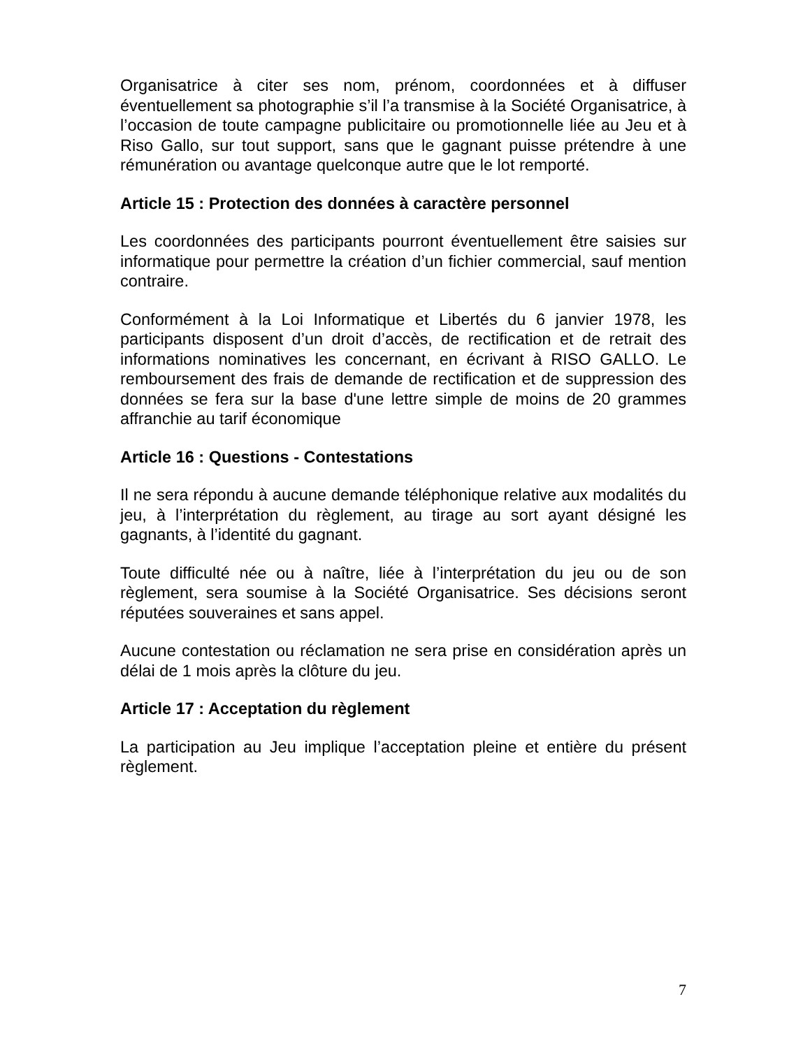Organisatrice à citer ses nom, prénom, coordonnées et à diffuser éventuellement sa photographie s’il l’a transmise à la Société Organisatrice, à l’occasion de toute campagne publicitaire ou promotionnelle liée au Jeu et à Riso Gallo, sur tout support, sans que le gagnant puisse prétendre à une rémunération ou avantage quelconque autre que le lot remporté.
Article 15 : Protection des données à caractère personnel
Les coordonnées des participants pourront éventuellement être saisies sur informatique pour permettre la création d’un fichier commercial, sauf mention contraire.
Conformément à la Loi Informatique et Libertés du 6 janvier 1978, les participants disposent d’un droit d’accès, de rectification et de retrait des informations nominatives les concernant, en écrivant à RISO GALLO. Le remboursement des frais de demande de rectification et de suppression des données se fera sur la base d'une lettre simple de moins de 20 grammes affranchie au tarif économique
Article 16 : Questions - Contestations
Il ne sera répondu à aucune demande téléphonique relative aux modalités du jeu, à l’interprétation du règlement, au tirage au sort ayant désigné les gagnants, à l’identité du gagnant.
Toute difficulté née ou à naître, liée à l’interprétation du jeu ou de son règlement, sera soumise à la Société Organisatrice. Ses décisions seront réputées souveraines et sans appel.
Aucune contestation ou réclamation ne sera prise en considération après un délai de 1 mois après la clôture du jeu.
Article 17 : Acceptation du règlement
La participation au Jeu implique l’acceptation pleine et entière du présent règlement.
7